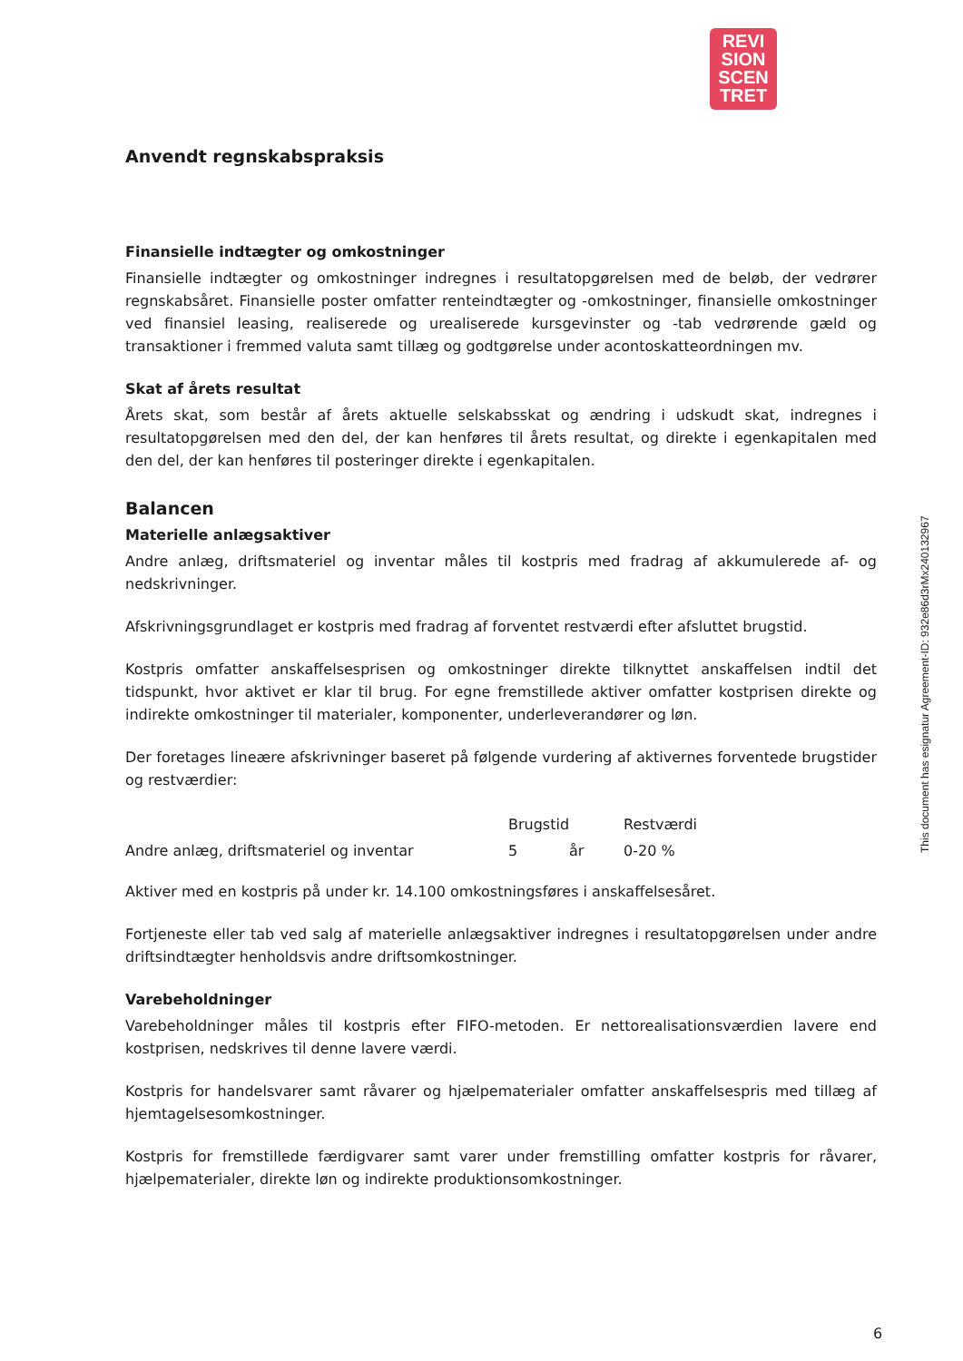REVI
SION
SCEN
TRET
Anvendt regnskabspraksis
Finansielle indtægter og omkostninger
Finansielle indtægter og omkostninger indregnes i resultatopgørelsen med de beløb, der vedrører regnskabsåret. Finansielle poster omfatter renteindtægter og -omkostninger, finansielle omkostninger ved finansiel leasing, realiserede og urealiserede kursgevinster og -tab vedrørende gæld og transaktioner i fremmed valuta samt tillæg og godtgørelse under acontoskatteordningen mv.
Skat af årets resultat
Årets skat, som består af årets aktuelle selskabsskat og ændring i udskudt skat, indregnes i resultatopgørelsen med den del, der kan henføres til årets resultat, og direkte i egenkapitalen med den del, der kan henføres til posteringer direkte i egenkapitalen.
Balancen
Materielle anlægsaktiver
Andre anlæg, driftsmateriel og inventar måles til kostpris med fradrag af akkumulerede af- og nedskrivninger.
Afskrivningsgrundlaget er kostpris med fradrag af forventet restværdi efter afsluttet brugstid.
Kostpris omfatter anskaffelsesprisen og omkostninger direkte tilknyttet anskaffelsen indtil det tidspunkt, hvor aktivet er klar til brug. For egne fremstillede aktiver omfatter kostprisen direkte og indirekte omkostninger til materialer, komponenter, underleverandører og løn.
Der foretages lineære afskrivninger baseret på følgende vurdering af aktivernes forventede brugstider og restværdier:
| | Brugstid | | Restværdi |
| --- | --- | --- | --- |
| Andre anlæg, driftsmateriel og inventar | 5 | år | 0-20 % |
Aktiver med en kostpris på under kr. 14.100 omkostningsføres i anskaffelsesåret.
Fortjeneste eller tab ved salg af materielle anlægsaktiver indregnes i resultatopgørelsen under andre driftsindtægter henholdsvis andre driftsomkostninger.
Varebeholdninger
Varebeholdninger måles til kostpris efter FIFO-metoden. Er nettorealisationsværdien lavere end kostprisen, nedskrives til denne lavere værdi.
Kostpris for handelsvarer samt råvarer og hjælpematerialer omfatter anskaffelsespris med tillæg af hjemtagelsesomkostninger.
Kostpris for fremstillede færdigvarer samt varer under fremstilling omfatter kostpris for råvarer, hjælpematerialer, direkte løn og indirekte produktionsomkostninger.
This document has esignatur Agreement-ID: 932e86d3rMx240132967
6